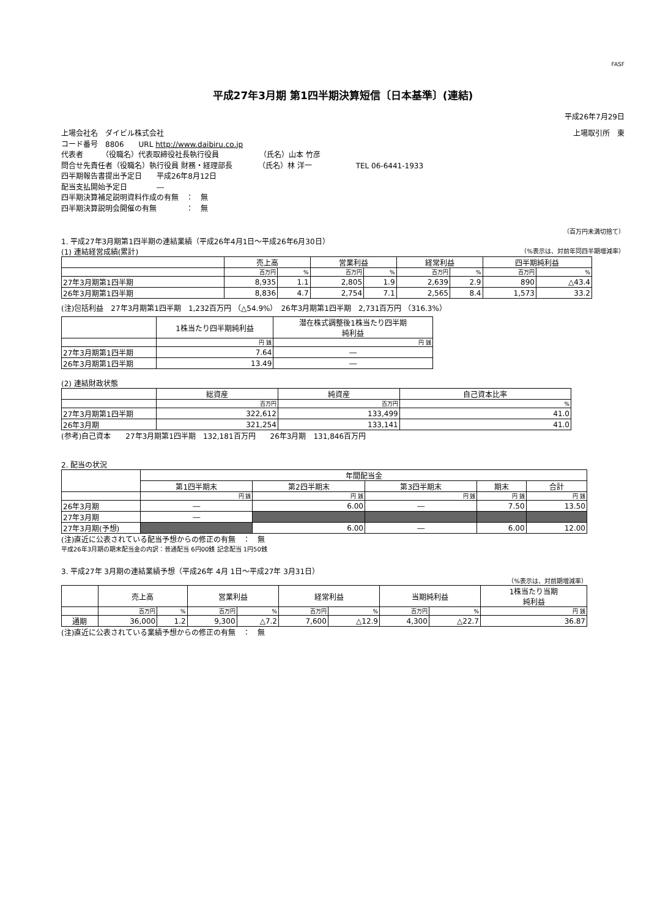FASF
平成27年3月期 第1四半期決算短信〔日本基準〕(連結)
平成26年7月29日
上場会社名　ダイビル株式会社 上場取引所　東
コード番号　8806　　URL http://www.daibiru.co.jp
代表者　　　（役職名）代表取締役社長執行役員　　　　　　（氏名）山本 竹彦
問合せ先責任者（役職名）執行役員 財務・経理部長　　　　（氏名）林 洋一　　　　　　TEL 06-6441-1933
四半期報告書提出予定日　　平成26年8月12日
配当支払開始予定日　　　　―
四半期決算補足説明資料作成の有無　：　無
四半期決算説明会開催の有無　　　　：　無
（百万円未満切捨て）
1. 平成27年3月期第1四半期の連結業績（平成26年4月1日～平成26年6月30日）
(1) 連結経営成績(累計) （%表示は、対前年同四半期増減率）
| | 売上高 | | 営業利益 | | 経常利益 | | 四半期純利益 | |
| | 百万円 | % | 百万円 | % | 百万円 | % | 百万円 | % |
| 27年3月期第1四半期 | 8,935 | 1.1 | 2,805 | 1.9 | 2,639 | 2.9 | 890 | △43.4 |
| 26年3月期第1四半期 | 8,836 | 4.7 | 2,754 | 7.1 | 2,565 | 8.4 | 1,573 | 33.2 |
(注)包括利益　27年3月期第1四半期　1,232百万円 （△54.9%）　26年3月期第1四半期　2,731百万円 （316.3%）
| | 1株当たり四半期純利益 | 潜在株式調整後1株当たり四半期 純利益 |
| | 円 銭 | 円 銭 |
| 27年3月期第1四半期 | 7.64 | ― |
| 26年3月期第1四半期 | 13.49 | ― |
(2) 連結財政状態
| | 総資産 | 純資産 | 自己資本比率 |
| | 百万円 | 百万円 | % |
| 27年3月期第1四半期 | 322,612 | 133,499 | 41.0 |
| 26年3月期 | 321,254 | 133,141 | 41.0 |
(参考)自己資本　　27年3月期第1四半期　132,181百万円　　26年3月期　131,846百万円
2. 配当の状況
| | 年間配当金 | | | | |
| | 第1四半期末 | 第2四半期末 | 第3四半期末 | 期末 | 合計 |
| | 円 銭 | 円 銭 | 円 銭 | 円 銭 | 円 銭 |
| 26年3月期 | ― | 6.00 | ― | 7.50 | 13.50 |
| 27年3月期 | ― | | | | |
| 27年3月期(予想) | | 6.00 | ― | 6.00 | 12.00 |
(注)直近に公表されている配当予想からの修正の有無　：　無
平成26年3月期の期末配当金の内訳：普通配当 6円00銭 記念配当 1円50銭
3. 平成27年 3月期の連結業績予想（平成26年 4月 1日～平成27年 3月31日）
（%表示は、対前期増減率）
| | 売上高 | | 営業利益 | | 経常利益 | | 当期純利益 | | 1株当たり当期 純利益 |
| | 百万円 | % | 百万円 | % | 百万円 | % | 百万円 | % | 円 銭 |
| 通期 | 36,000 | 1.2 | 9,300 | △7.2 | 7,600 | △12.9 | 4,300 | △22.7 | 36.87 |
(注)直近に公表されている業績予想からの修正の有無　：　無